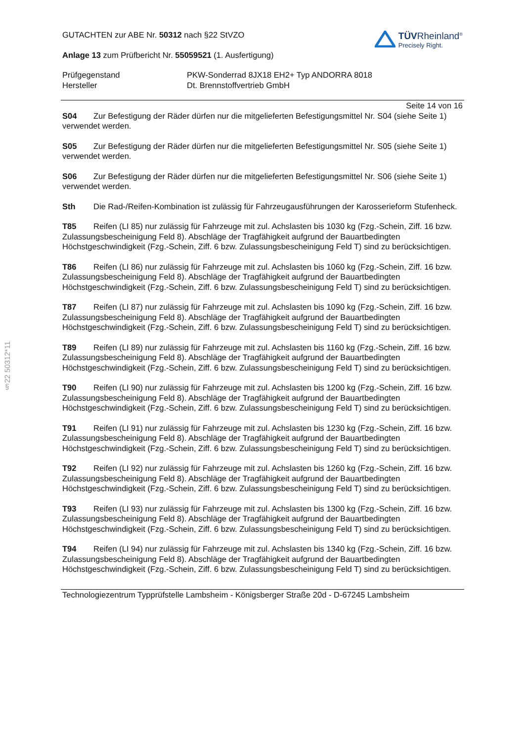§22 50312*11
GUTACHTEN zur ABE Nr. 50312 nach §22 StVZO
Anlage 13 zum Prüfbericht Nr. 55059521 (1. Ausfertigung)
TÜVRheinland<sup>®</sup>
Precisely Right.
Prüfgegenstand
Hersteller
PKW-Sonderrad 8JX18 EH2+ Typ ANDORRA 8018
Dt. Brennstoffvertrieb GmbH
Seite 14 von 16
S04 Zur Befestigung der Räder dürfen nur die mitgelieferten Befestigungsmittel Nr. S04 (siehe Seite 1) verwendet werden.
S05 Zur Befestigung der Räder dürfen nur die mitgelieferten Befestigungsmittel Nr. S05 (siehe Seite 1) verwendet werden.
S06 Zur Befestigung der Räder dürfen nur die mitgelieferten Befestigungsmittel Nr. S06 (siehe Seite 1) verwendet werden.
Sth Die Rad-/Reifen-Kombination ist zulässig für Fahrzeugausführungen der Karosserieform Stufenheck.
T85 Reifen (LI 85) nur zulässig für Fahrzeuge mit zul. Achslasten bis 1030 kg (Fzg.-Schein, Ziff. 16 bzw. Zulassungsbescheinigung Feld 8). Abschläge der Tragfähigkeit aufgrund der Bauartbedingten Höchstgeschwindigkeit (Fzg.-Schein, Ziff. 6 bzw. Zulassungsbescheinigung Feld T) sind zu berücksichtigen.
T86 Reifen (LI 86) nur zulässig für Fahrzeuge mit zul. Achslasten bis 1060 kg (Fzg.-Schein, Ziff. 16 bzw. Zulassungsbescheinigung Feld 8). Abschläge der Tragfähigkeit aufgrund der Bauartbedingten Höchstgeschwindigkeit (Fzg.-Schein, Ziff. 6 bzw. Zulassungsbescheinigung Feld T) sind zu berücksichtigen.
T87 Reifen (LI 87) nur zulässig für Fahrzeuge mit zul. Achslasten bis 1090 kg (Fzg.-Schein, Ziff. 16 bzw. Zulassungsbescheinigung Feld 8). Abschläge der Tragfähigkeit aufgrund der Bauartbedingten Höchstgeschwindigkeit (Fzg.-Schein, Ziff. 6 bzw. Zulassungsbescheinigung Feld T) sind zu berücksichtigen.
T89 Reifen (LI 89) nur zulässig für Fahrzeuge mit zul. Achslasten bis 1160 kg (Fzg.-Schein, Ziff. 16 bzw. Zulassungsbescheinigung Feld 8). Abschläge der Tragfähigkeit aufgrund der Bauartbedingten Höchstgeschwindigkeit (Fzg.-Schein, Ziff. 6 bzw. Zulassungsbescheinigung Feld T) sind zu berücksichtigen.
T90 Reifen (LI 90) nur zulässig für Fahrzeuge mit zul. Achslasten bis 1200 kg (Fzg.-Schein, Ziff. 16 bzw. Zulassungsbescheinigung Feld 8). Abschläge der Tragfähigkeit aufgrund der Bauartbedingten Höchstgeschwindigkeit (Fzg.-Schein, Ziff. 6 bzw. Zulassungsbescheinigung Feld T) sind zu berücksichtigen.
T91 Reifen (LI 91) nur zulässig für Fahrzeuge mit zul. Achslasten bis 1230 kg (Fzg.-Schein, Ziff. 16 bzw. Zulassungsbescheinigung Feld 8). Abschläge der Tragfähigkeit aufgrund der Bauartbedingten Höchstgeschwindigkeit (Fzg.-Schein, Ziff. 6 bzw. Zulassungsbescheinigung Feld T) sind zu berücksichtigen.
T92 Reifen (LI 92) nur zulässig für Fahrzeuge mit zul. Achslasten bis 1260 kg (Fzg.-Schein, Ziff. 16 bzw. Zulassungsbescheinigung Feld 8). Abschläge der Tragfähigkeit aufgrund der Bauartbedingten Höchstgeschwindigkeit (Fzg.-Schein, Ziff. 6 bzw. Zulassungsbescheinigung Feld T) sind zu berücksichtigen.
T93 Reifen (LI 93) nur zulässig für Fahrzeuge mit zul. Achslasten bis 1300 kg (Fzg.-Schein, Ziff. 16 bzw. Zulassungsbescheinigung Feld 8). Abschläge der Tragfähigkeit aufgrund der Bauartbedingten Höchstgeschwindigkeit (Fzg.-Schein, Ziff. 6 bzw. Zulassungsbescheinigung Feld T) sind zu berücksichtigen.
T94 Reifen (LI 94) nur zulässig für Fahrzeuge mit zul. Achslasten bis 1340 kg (Fzg.-Schein, Ziff. 16 bzw. Zulassungsbescheinigung Feld 8). Abschläge der Tragfähigkeit aufgrund der Bauartbedingten Höchstgeschwindigkeit (Fzg.-Schein, Ziff. 6 bzw. Zulassungsbescheinigung Feld T) sind zu berücksichtigen.
Technologiezentrum Typprüfstelle Lambsheim - Königsberger Straße 20d - D-67245 Lambsheim